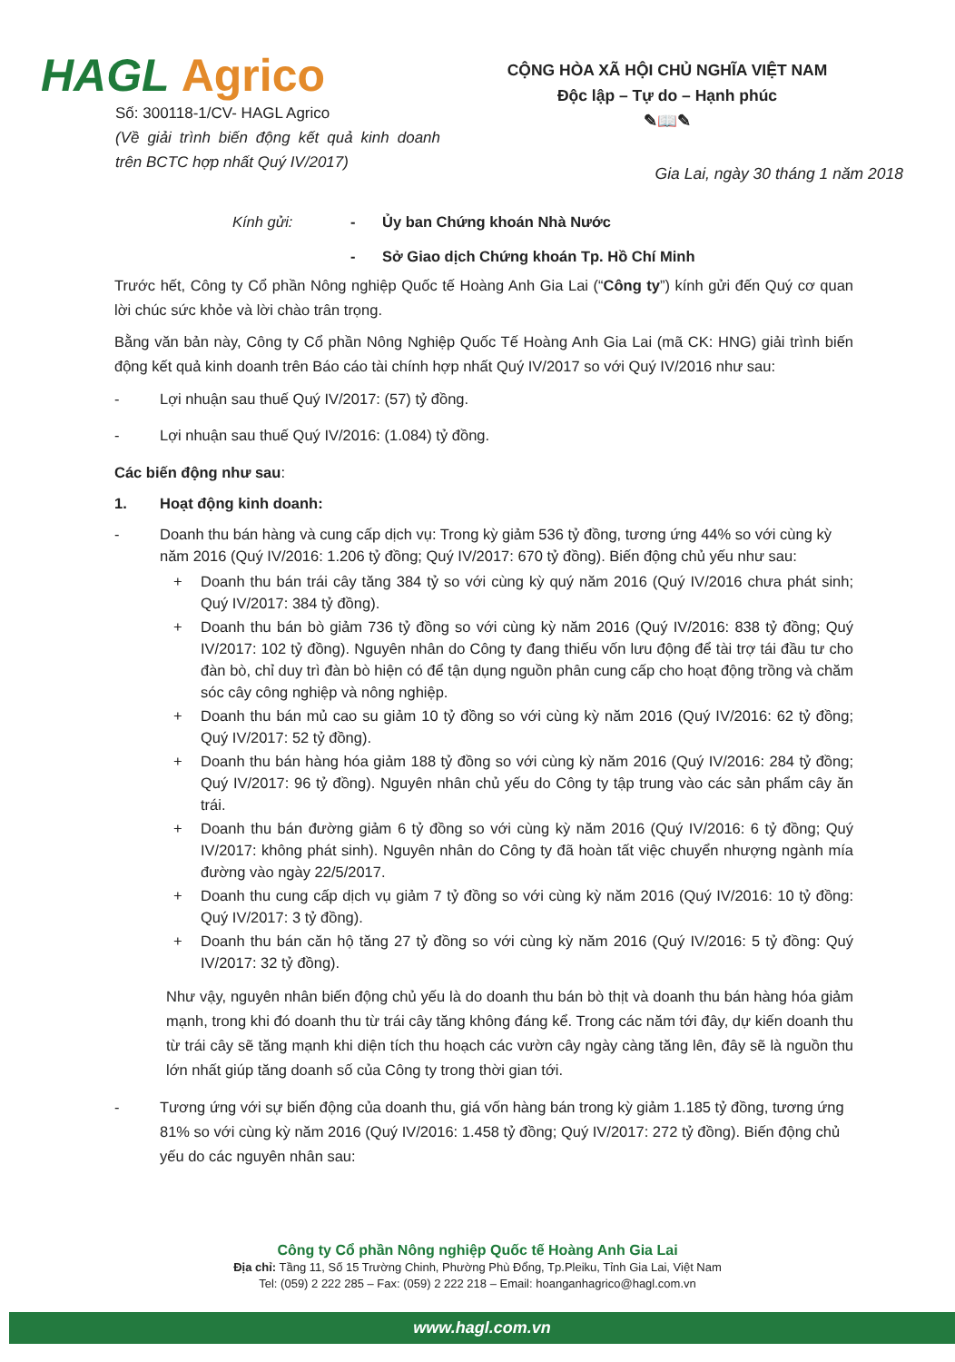HAGL Agrico
Số: 300118-1/CV- HAGL Agrico
(Về giải trình biến động kết quả kinh doanh trên BCTC hợp nhất Quý IV/2017)
CỘNG HÒA XÃ HỘI CHỦ NGHĨA VIỆT NAM
Độc lập – Tự do – Hạnh phúc
✎📖✎
Gia Lai, ngày 30 tháng 1 năm 2018
Kính gửi: - Ủy ban Chứng khoán Nhà Nước
- Sở Giao dịch Chứng khoán Tp. Hồ Chí Minh
Trước hết, Công ty Cổ phần Nông nghiệp Quốc tế Hoàng Anh Gia Lai (“Công ty”) kính gửi đến Quý cơ quan lời chúc sức khỏe và lời chào trân trọng.
Bằng văn bản này, Công ty Cổ phần Nông Nghiệp Quốc Tế Hoàng Anh Gia Lai (mã CK: HNG) giải trình biến động kết quả kinh doanh trên Báo cáo tài chính hợp nhất Quý IV/2017 so với Quý IV/2016 như sau:
- Lợi nhuận sau thuế Quý IV/2017: (57) tỷ đồng.
- Lợi nhuận sau thuế Quý IV/2016: (1.084) tỷ đồng.
Các biến động như sau:
1. Hoạt động kinh doanh:
- Doanh thu bán hàng và cung cấp dịch vụ: Trong kỳ giảm 536 tỷ đồng, tương ứng 44% so với cùng kỳ năm 2016 (Quý IV/2016: 1.206 tỷ đồng; Quý IV/2017: 670 tỷ đồng). Biến động chủ yếu như sau:
+ Doanh thu bán trái cây tăng 384 tỷ so với cùng kỳ quý năm 2016 (Quý IV/2016 chưa phát sinh; Quý IV/2017: 384 tỷ đồng).
+ Doanh thu bán bò giảm 736 tỷ đồng so với cùng kỳ năm 2016 (Quý IV/2016: 838 tỷ đồng; Quý IV/2017: 102 tỷ đồng). Nguyên nhân do Công ty đang thiếu vốn lưu động để tài trợ tái đầu tư cho đàn bò, chỉ duy trì đàn bò hiện có để tận dụng nguồn phân cung cấp cho hoạt động trồng và chăm sóc cây công nghiệp và nông nghiệp.
+ Doanh thu bán mủ cao su giảm 10 tỷ đồng so với cùng kỳ năm 2016 (Quý IV/2016: 62 tỷ đồng; Quý IV/2017: 52 tỷ đồng).
+ Doanh thu bán hàng hóa giảm 188 tỷ đồng so với cùng kỳ năm 2016 (Quý IV/2016: 284 tỷ đồng; Quý IV/2017: 96 tỷ đồng). Nguyên nhân chủ yếu do Công ty tập trung vào các sản phẩm cây ăn trái.
+ Doanh thu bán đường giảm 6 tỷ đồng so với cùng kỳ năm 2016 (Quý IV/2016: 6 tỷ đồng; Quý IV/2017: không phát sinh). Nguyên nhân do Công ty đã hoàn tất việc chuyển nhượng ngành mía đường vào ngày 22/5/2017.
+ Doanh thu cung cấp dịch vụ giảm 7 tỷ đồng so với cùng kỳ năm 2016 (Quý IV/2016: 10 tỷ đồng: Quý IV/2017: 3 tỷ đồng).
+ Doanh thu bán căn hộ tăng 27 tỷ đồng so với cùng kỳ năm 2016 (Quý IV/2016: 5 tỷ đồng: Quý IV/2017: 32 tỷ đồng).
Như vậy, nguyên nhân biến động chủ yếu là do doanh thu bán bò thịt và doanh thu bán hàng hóa giảm mạnh, trong khi đó doanh thu từ trái cây tăng không đáng kể. Trong các năm tới đây, dự kiến doanh thu từ trái cây sẽ tăng mạnh khi diện tích thu hoạch các vườn cây ngày càng tăng lên, đây sẽ là nguồn thu lớn nhất giúp tăng doanh số của Công ty trong thời gian tới.
- Tương ứng với sự biến động của doanh thu, giá vốn hàng bán trong kỳ giảm 1.185 tỷ đồng, tương ứng 81% so với cùng kỳ năm 2016 (Quý IV/2016: 1.458 tỷ đồng; Quý IV/2017: 272 tỷ đồng). Biến động chủ yếu do các nguyên nhân sau:
Công ty Cổ phần Nông nghiệp Quốc tế Hoàng Anh Gia Lai
Địa chỉ: Tầng 11, Số 15 Trường Chinh, Phường Phù Đổng, Tp.Pleiku, Tỉnh Gia Lai, Việt Nam
Tel: (059) 2 222 285 – Fax: (059) 2 222 218 – Email: hoanganhagrico@hagl.com.vn
www.hagl.com.vn